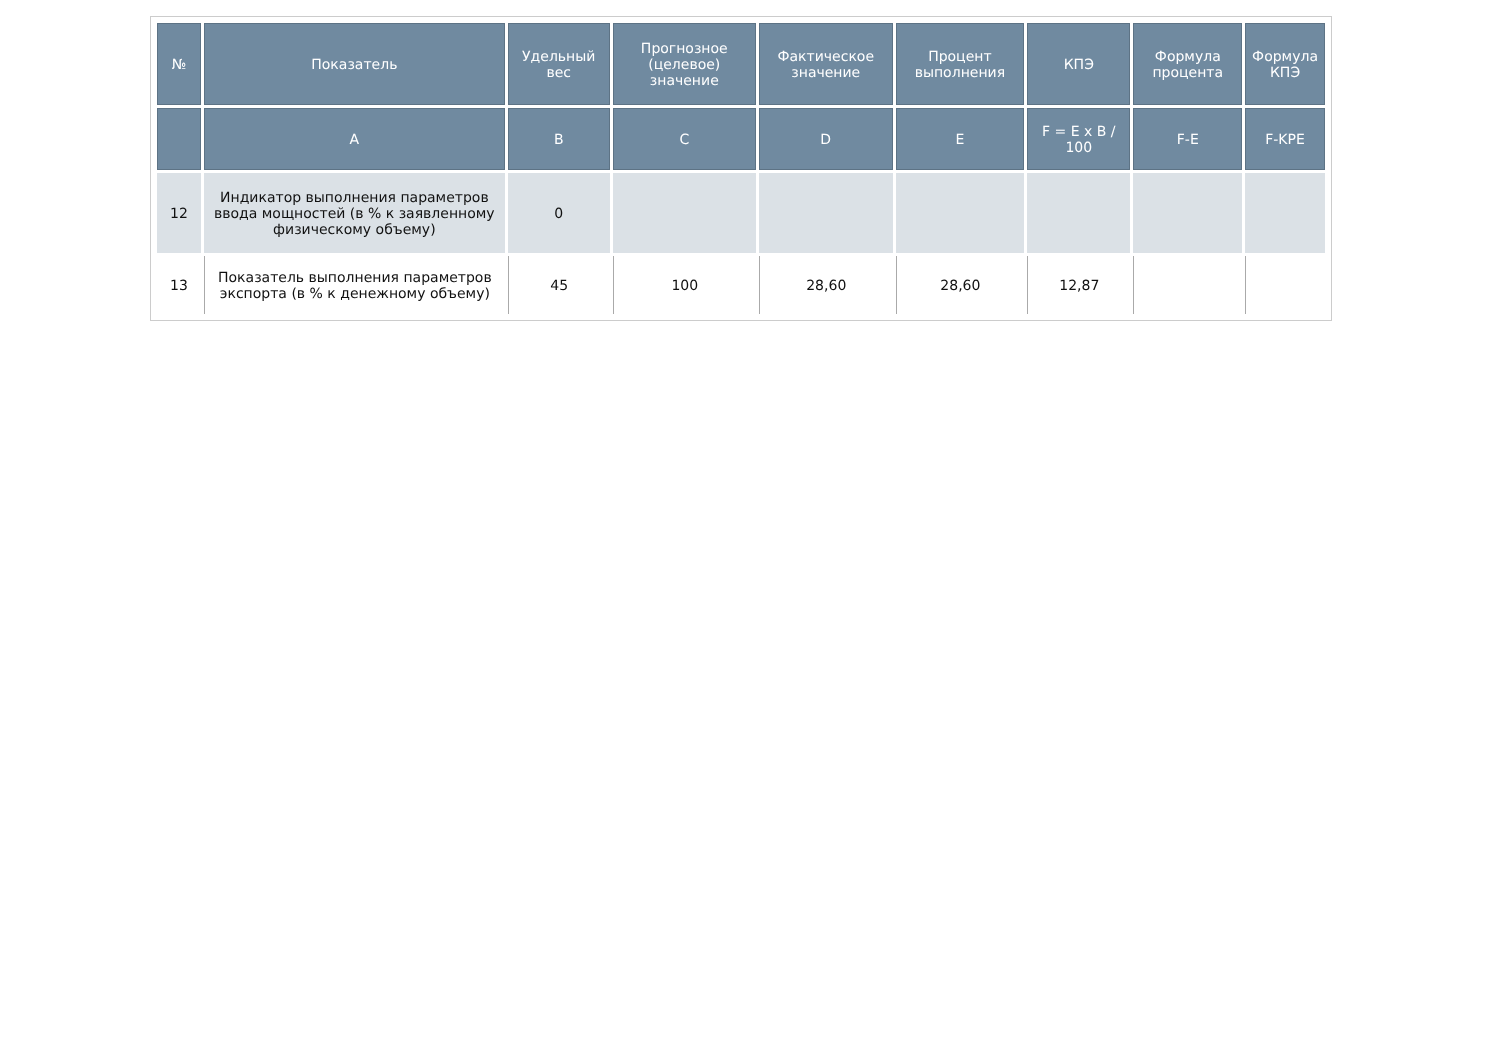| № | Показатель | Удельный вес | Прогнозное (целевое) значение | Фактическое значение | Процент выполнения | КПЭ | Формула процента | Формула КПЭ |
| --- | --- | --- | --- | --- | --- | --- | --- | --- |
| | A | B | C | D | E | F = E x B / 100 | F-E | F-KPE |
| 12 | Индикатор выполнения параметров ввода мощностей (в % к заявленному физическому объему) | 0 | | | | | | |
| 13 | Показатель выполнения параметров экспорта (в % к денежному объему) | 45 | 100 | 28,60 | 28,60 | 12,87 | | |